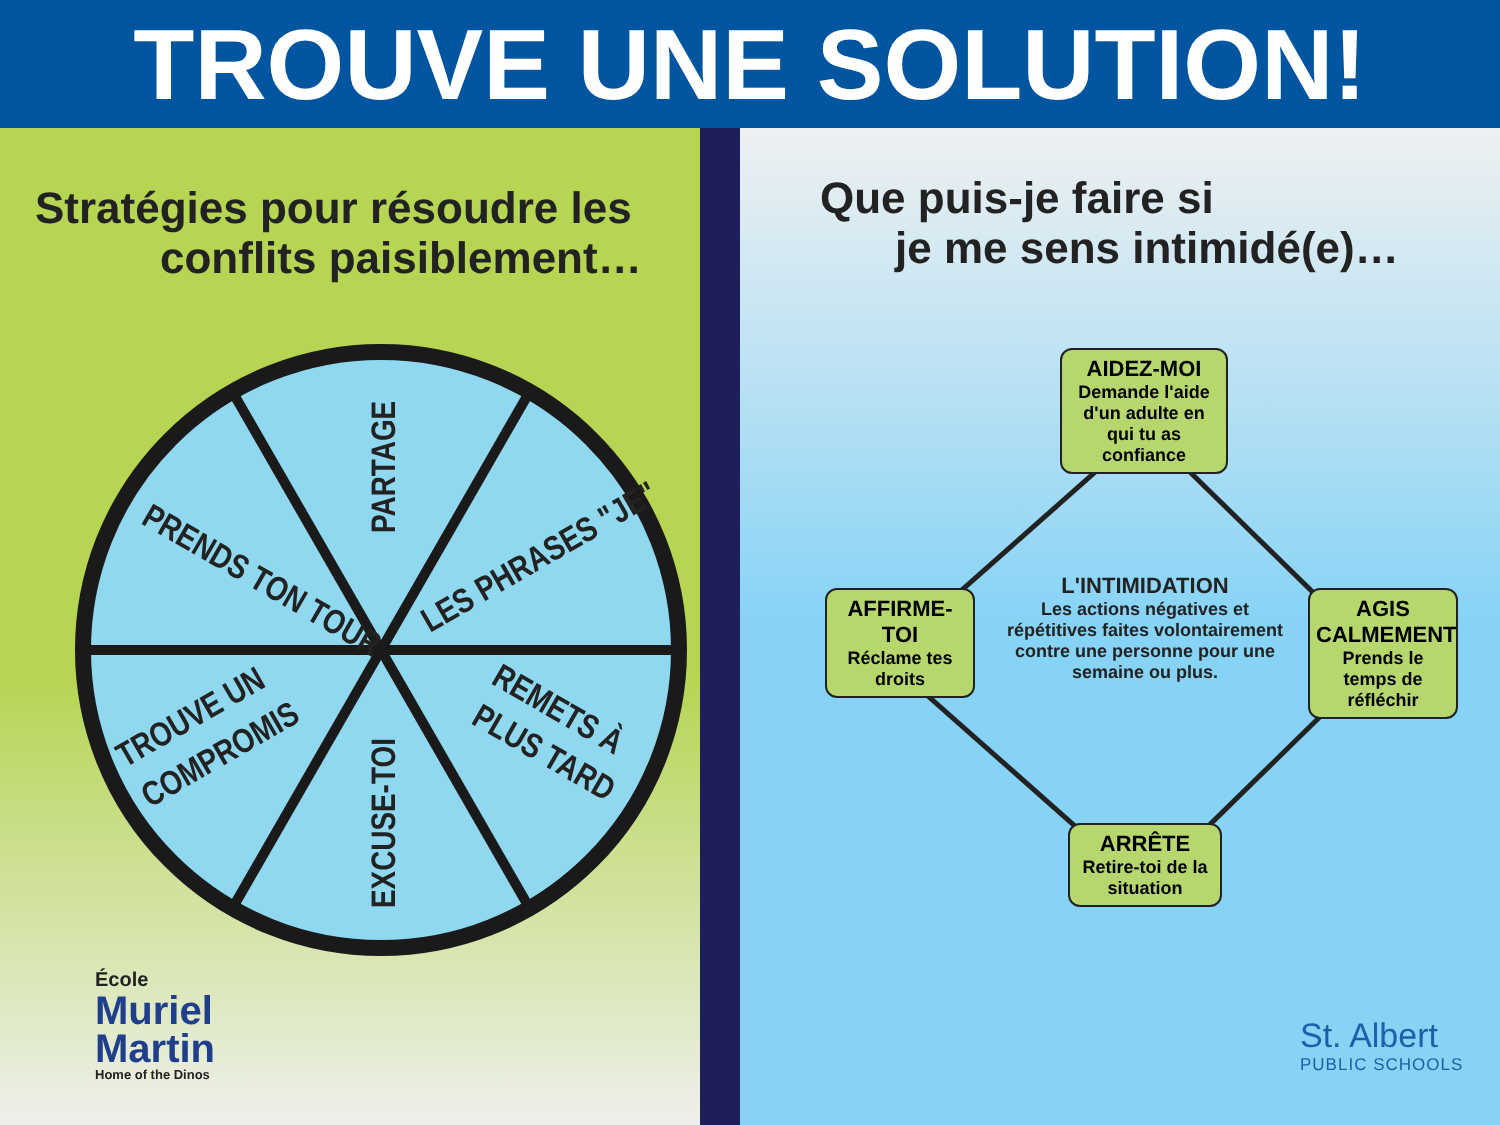TROUVE UNE SOLUTION!
Stratégies pour résoudre les
conflits paisiblement…
PARTAGE
LES PHRASES "JE"
PRENDS TON TOUR
TROUVE UN
COMPROMIS
REMETS À
PLUS TARD
EXCUSE-TOI
École
Muriel
Martin
Home of the Dinos
Que puis-je faire si
je me sens intimidé(e)…
AIDEZ-MOI
Demande l'aide d'un adulte en qui tu as confiance
AFFIRME-TOI
Réclame tes droits
AGIS CALMEMENT
Prends le temps de réfléchir
ARRÊTE
Retire-toi de la situation
L'INTIMIDATION
Les actions négatives et répétitives faites volontairement contre une personne pour une semaine ou plus.
St. Albert
PUBLIC SCHOOLS